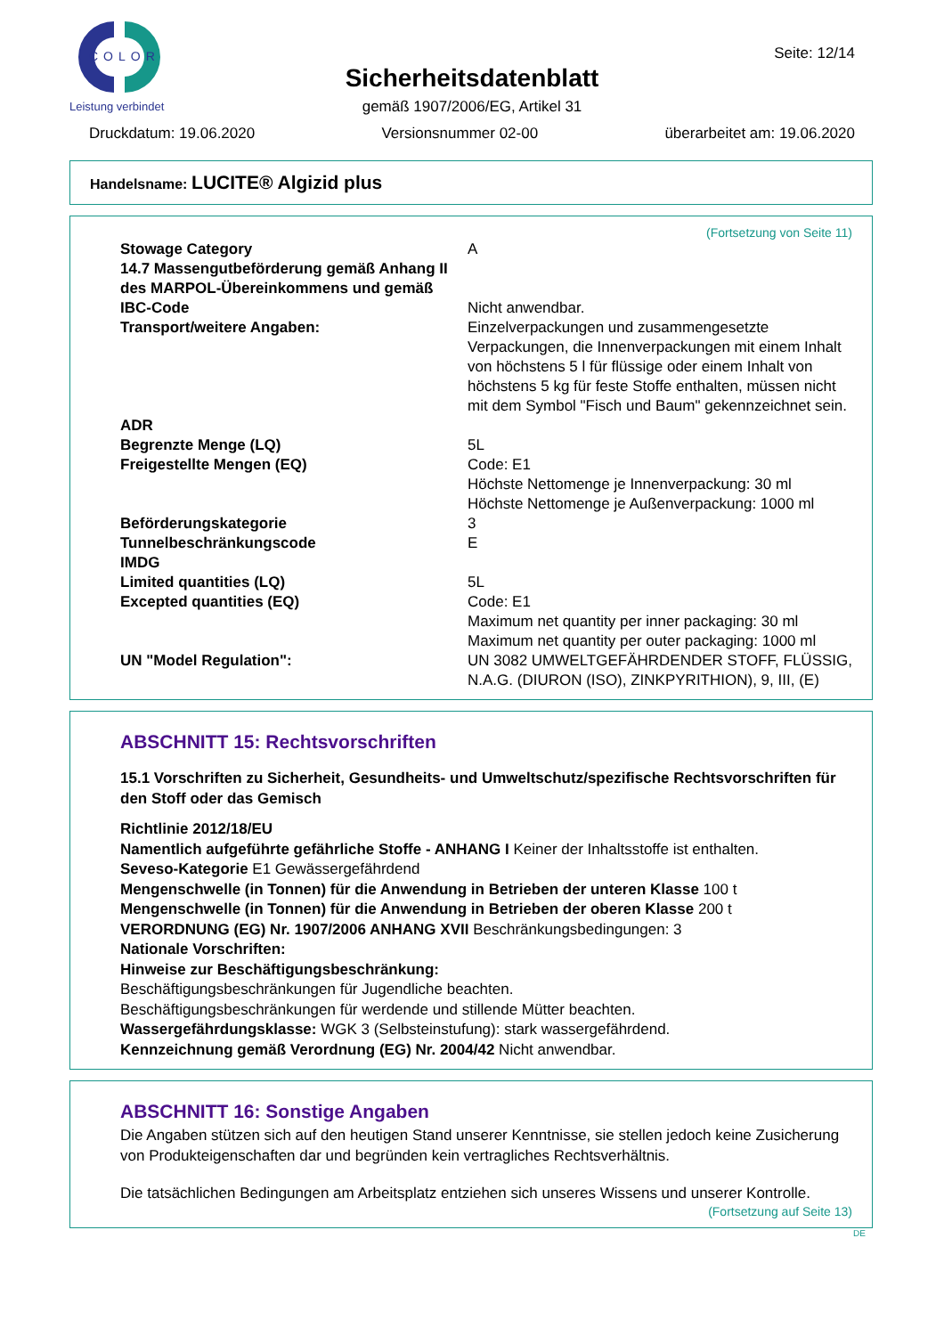COLOR
Leistung verbindet
Sicherheitsdatenblatt
gemäß 1907/2006/EG, Artikel 31
Seite: 12/14
Druckdatum: 19.06.2020 Versionsnummer 02-00 überarbeitet am: 19.06.2020
Handelsname: LUCITE® Algizid plus
(Fortsetzung von Seite 11)
| Stowage Category | A |
| 14.7 Massengutbeförderung gemäß Anhang II des MARPOL-Übereinkommens und gemäß IBC-Code | Nicht anwendbar. |
| Transport/weitere Angaben: | Einzelverpackungen und zusammengesetzte Verpackungen, die Innenverpackungen mit einem Inhalt von höchstens 5 l für flüssige oder einem Inhalt von höchstens 5 kg für feste Stoffe enthalten, müssen nicht mit dem Symbol "Fisch und Baum" gekennzeichnet sein. |
| ADR | |
| Begrenzte Menge (LQ) | 5L |
| Freigestellte Mengen (EQ) | Code: E1 Höchste Nettomenge je Innenverpackung: 30 ml Höchste Nettomenge je Außenverpackung: 1000 ml |
| Beförderungskategorie | 3 |
| Tunnelbeschränkungscode | E |
| IMDG | |
| Limited quantities (LQ) | 5L |
| Excepted quantities (EQ) | Code: E1 Maximum net quantity per inner packaging: 30 ml Maximum net quantity per outer packaging: 1000 ml |
| UN "Model Regulation": | UN 3082 UMWELTGEFÄHRDENDER STOFF, FLÜSSIG, N.A.G. (DIURON (ISO), ZINKPYRITHION), 9, III, (E) |
ABSCHNITT 15: Rechtsvorschriften
15.1 Vorschriften zu Sicherheit, Gesundheits- und Umweltschutz/spezifische Rechtsvorschriften für den Stoff oder das Gemisch
Richtlinie 2012/18/EU
Namentlich aufgeführte gefährliche Stoffe - ANHANG I Keiner der Inhaltsstoffe ist enthalten.
Seveso-Kategorie E1 Gewässergefährdend
Mengenschwelle (in Tonnen) für die Anwendung in Betrieben der unteren Klasse 100 t
Mengenschwelle (in Tonnen) für die Anwendung in Betrieben der oberen Klasse 200 t
VERORDNUNG (EG) Nr. 1907/2006 ANHANG XVII Beschränkungsbedingungen: 3
Nationale Vorschriften:
Hinweise zur Beschäftigungsbeschränkung:
Beschäftigungsbeschränkungen für Jugendliche beachten.
Beschäftigungsbeschränkungen für werdende und stillende Mütter beachten.
Wassergefährdungsklasse: WGK 3 (Selbsteinstufung): stark wassergefährdend.
Kennzeichnung gemäß Verordnung (EG) Nr. 2004/42 Nicht anwendbar.
ABSCHNITT 16: Sonstige Angaben
Die Angaben stützen sich auf den heutigen Stand unserer Kenntnisse, sie stellen jedoch keine Zusicherung von Produkteigenschaften dar und begründen kein vertragliches Rechtsverhältnis.
Die tatsächlichen Bedingungen am Arbeitsplatz entziehen sich unseres Wissens und unserer Kontrolle.
(Fortsetzung auf Seite 13)
DE